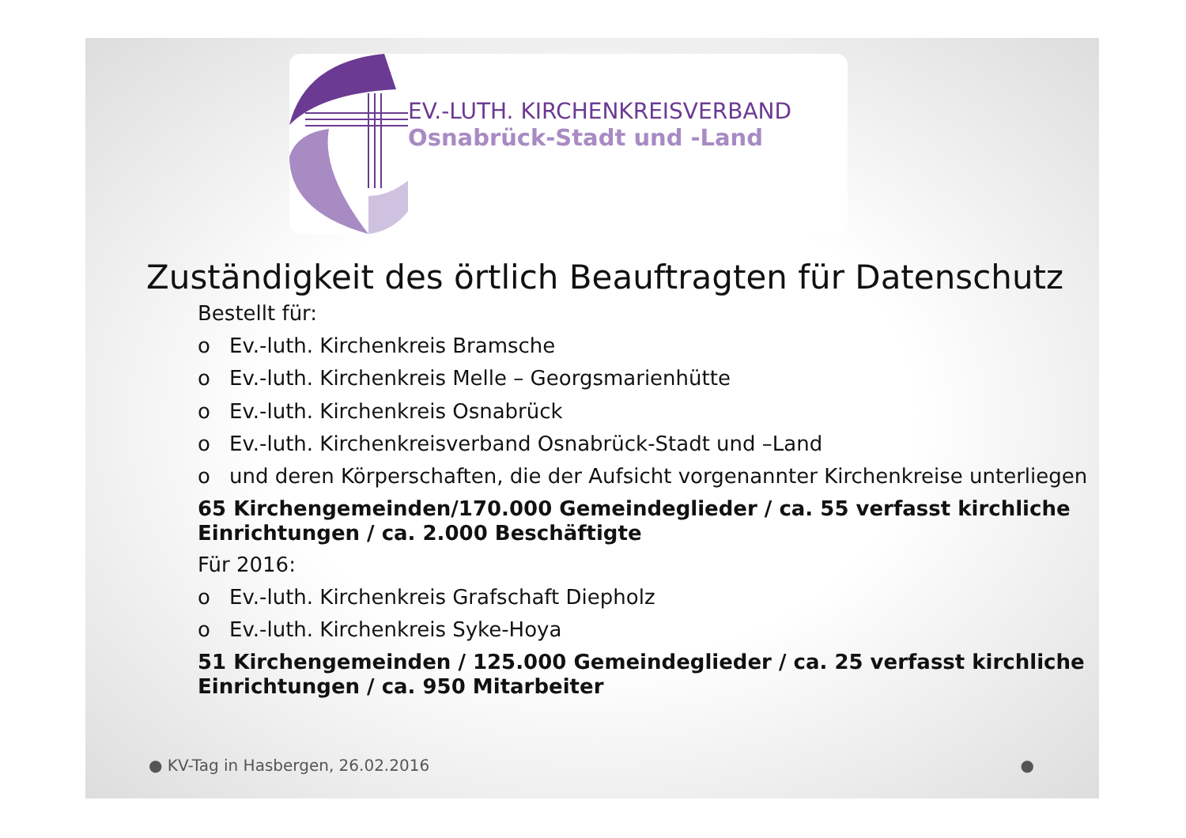EV.-LUTH. KIRCHENKREISVERBAND
Osnabrück-Stadt und -Land
Zuständigkeit des örtlich Beauftragten für Datenschutz
Bestellt für:
o Ev.-luth. Kirchenkreis Bramsche
o Ev.-luth. Kirchenkreis Melle – Georgsmarienhütte
o Ev.-luth. Kirchenkreis Osnabrück
o Ev.-luth. Kirchenkreisverband Osnabrück-Stadt und –Land
o und deren Körperschaften, die der Aufsicht vorgenannter Kirchenkreise unterliegen
65 Kirchengemeinden/170.000 Gemeindeglieder / ca. 55 verfasst kirchliche Einrichtungen / ca. 2.000 Beschäftigte
Für 2016:
o Ev.-luth. Kirchenkreis Grafschaft Diepholz
o Ev.-luth. Kirchenkreis Syke-Hoya
51 Kirchengemeinden / 125.000 Gemeindeglieder / ca. 25 verfasst kirchliche Einrichtungen / ca. 950 Mitarbeiter
● KV-Tag in Hasbergen, 26.02.2016 ●